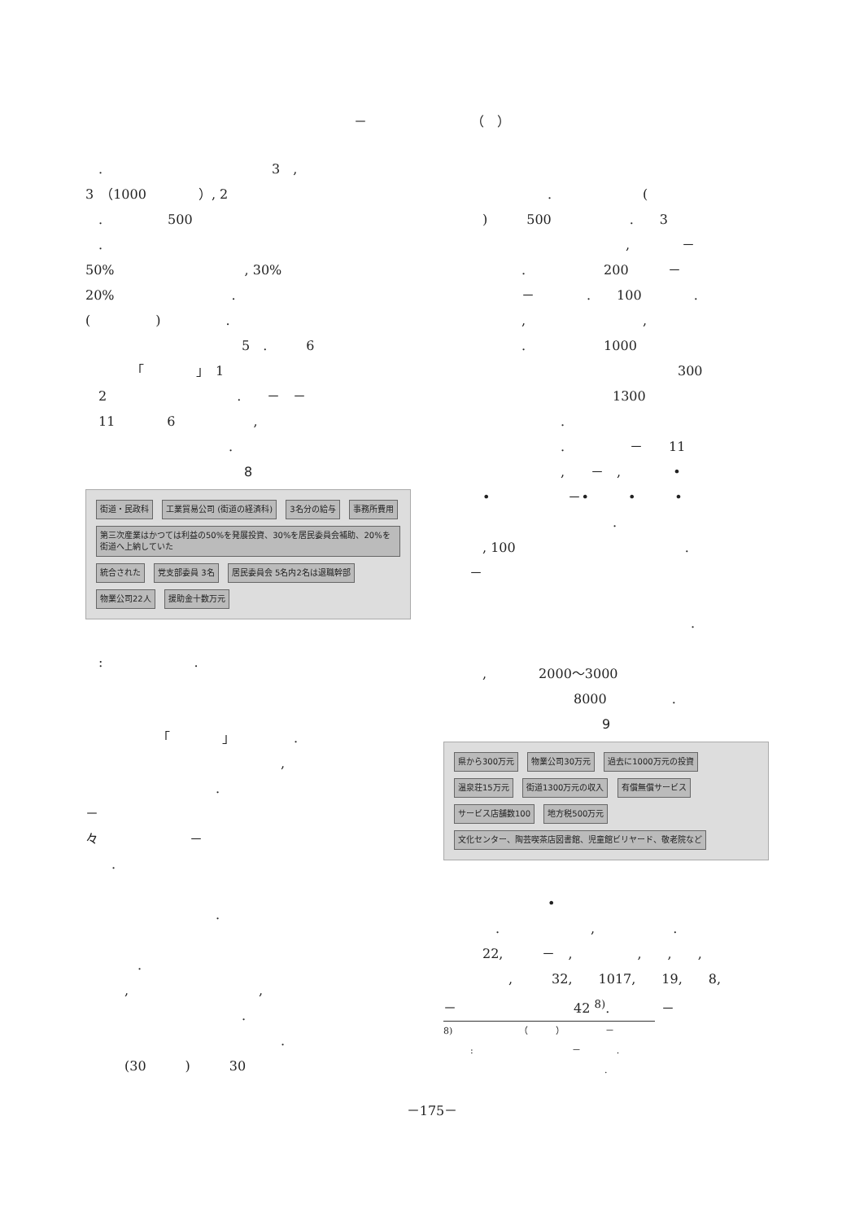－　　　　　　　　（　）
　.　　　　　　　　　　　　　3　, 3　（1000　　　　）, 2 　.　　　　　500 　. 50%　　　　　　　　　　, 30% 20%　　　　　　　　　. (　　　　　)　　　　　. 　　　　　　　　　　　　5　.　　　6 　　　　「　　　　」　1 　2　　　　　　　　　　.　　－　－ 　11　　　　6　　　　　　, 　　　　　　　　　　　.
8
街道・民政科
工業貿易公司 (街道の経済科)
3名分の給与
事務所費用
第三次産業はかつては利益の50%を発展投資、30%を居民委員会補助、20%を街道へ上納していた
統合された
党支部委員 3名
居民委員会 5名内2名は退職幹部
物業公司22人
援助金十数万元
　:　　　　　　　. 　　　　　　「　　　　」　　　　　. 　　　　　　　　　　　　　　　, 　　　　　　　　　　. － 々　　　　　　　－ 　　. 　　　　　　　　　　. 　　　　. 　　　,　　　　　　　　　　, 　　　　　　　　　　　　. 　　　　　　　　　　　　　　　. 　　　(30　　　)　　　30
　　　　　　　　.　　　　　　　( 　　　)　　　500　　　　　　.　　3 　　　　　　　　　　　　　　,　　　　－ 　　　　　　.　　　　　　200　　　－ 　　　　　　－　　　　.　　100　　　　. 　　　　　　,　　　　　　　　　, 　　　　　　.　　　　　　1000 　　　　　　　　　　　　　　　　　　300 　　　　　　　　　　　　　1300 　　　　　　　　　. 　　　　　　　　　.　　　　　－　　11 　　　　　　　　　,　　－　,　　　　• 　　　•　　　　　　－•　　　•　　　• 　　　　　　　　　　　　　. 　　　, 100　　　　　　　　　　　　　. 　　－ 　　　　　　　　　　　　　　　　　　　. 　　　,　　　　2000～3000 　　　　　　　　　　8000　　　　　.
9
県から300万元
物業公司30万元
過去に1000万元の投資
温泉荘15万元
街道1300万元の収入
有償無償サービス
サービス店舗数100
地方税500万元
文化センター、陶芸喫茶店図書館、児童館ビリヤード、敬老院など
　　　　　　　　• 　　　　.　　　　　　　,　　　　　　. 　　　22,　　　－　,　　　　　,　　,　　, 　　　　　,　　　32,　　1017,　　19,　　8, －　　　　　　　　　42 <sup>8)</sup>.　　　　－
8)　　　　　　　　（　　　）　　　　　－ 　　　:　　　　　　　　　　　－　　　　. 　　　　　　　　　　　　　　　　　　.
－175－